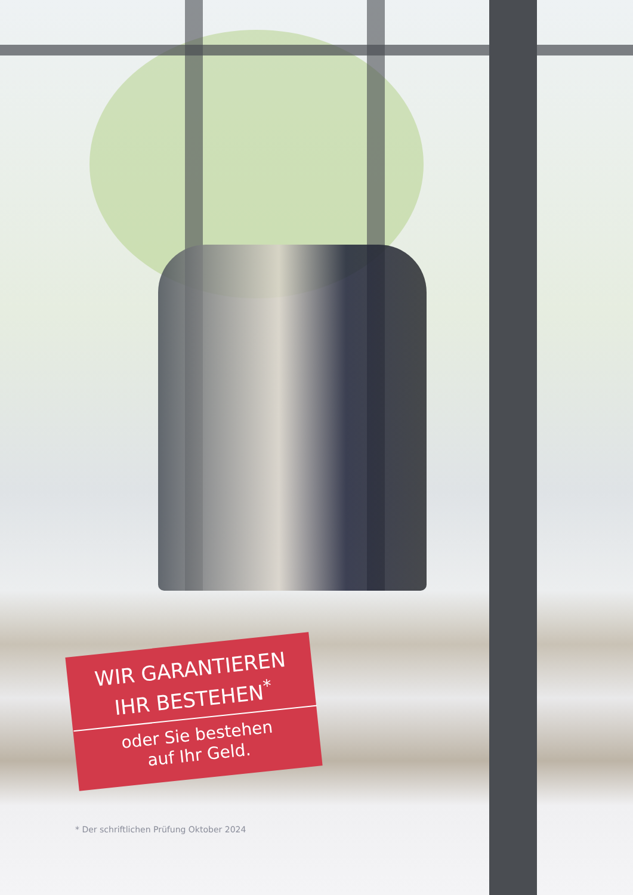WIR GARANTIEREN
IHR BESTEHEN<sup>*</sup>
oder Sie bestehen
auf Ihr Geld.
* Der schriftlichen Prüfung Oktober 2024